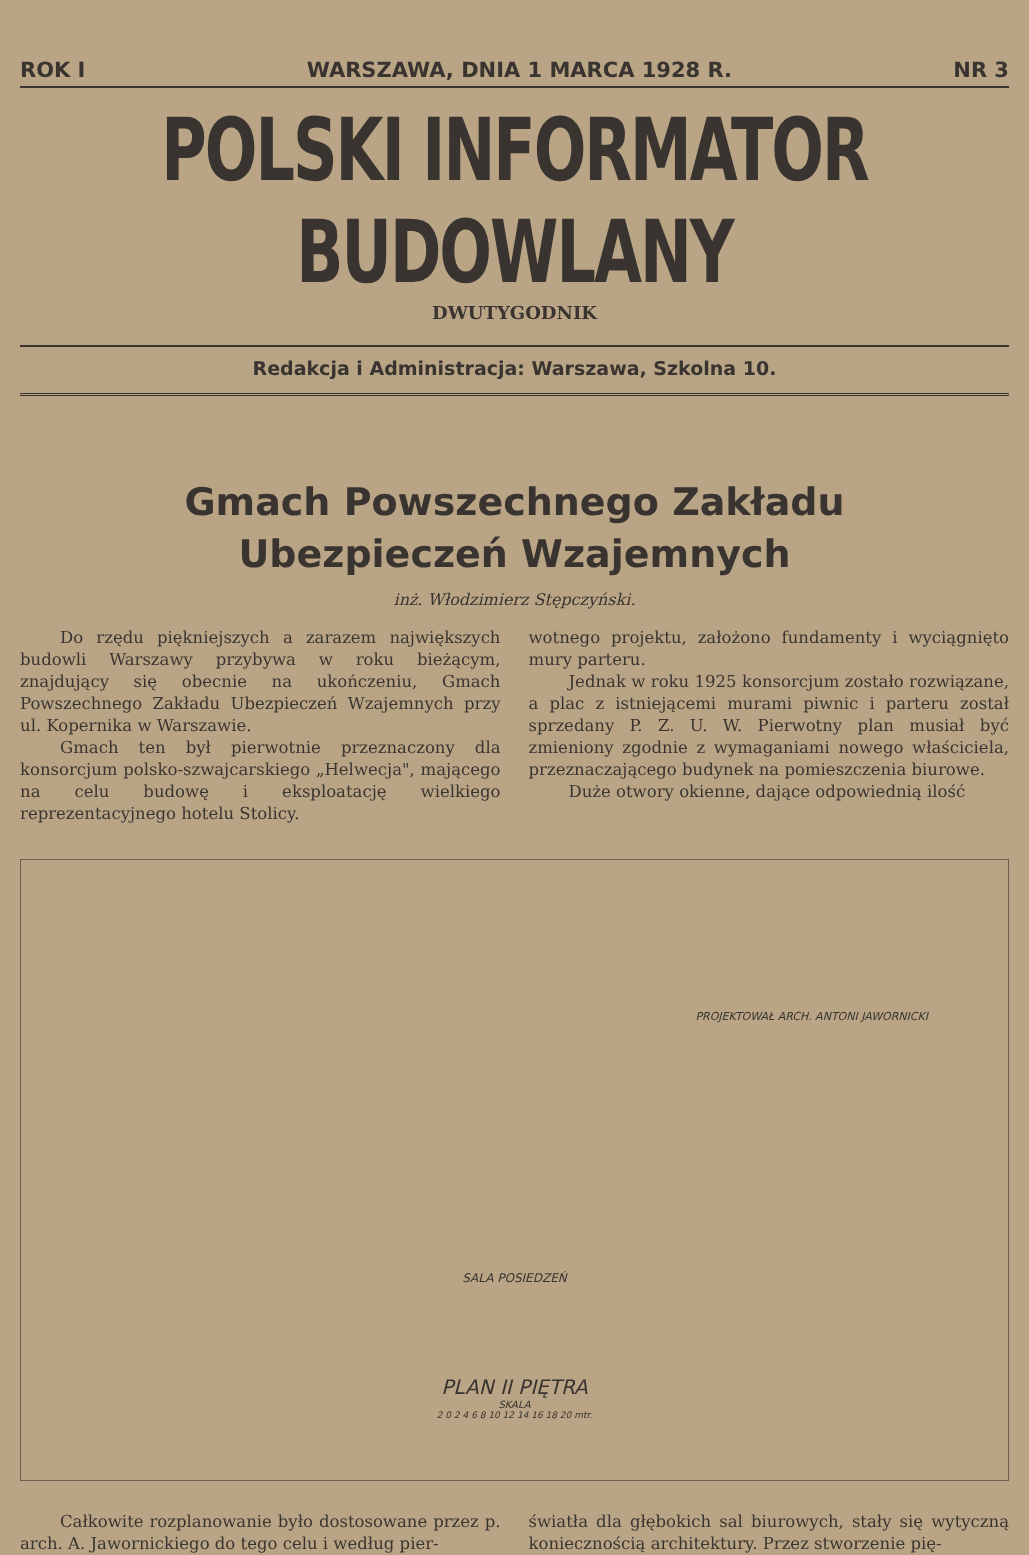ROK I WARSZAWA, DNIA 1 MARCA 1928 R. NR 3
POLSKI INFORMATOR BUDOWLANY
DWUTYGODNIK
Redakcja i Administracja: Warszawa, Szkolna 10.
Gmach Powszechnego Zakładu
Ubezpieczeń Wzajemnych
inż. Włodzimierz Stępczyński.
Do rzędu piękniejszych a zarazem największych budowli Warszawy przybywa w roku bieżącym, znajdujący się obecnie na ukończeniu, Gmach Powszechnego Zakładu Ubezpieczeń Wzajemnych przy ul. Kopernika w Warszawie.
Gmach ten był pierwotnie przeznaczony dla konsorcjum polsko-szwajcarskiego „Helwecja", mającego na celu budowę i eksploatację wielkiego reprezentacyjnego hotelu Stolicy.
wotnego projektu, założono fundamenty i wyciągnięto mury parteru.
Jednak w roku 1925 konsorcjum zostało rozwiązane, a plac z istniejącemi murami piwnic i parteru został sprzedany P. Z. U. W. Pierwotny plan musiał być zmieniony zgodnie z wymaganiami nowego właściciela, przeznaczającego budynek na pomieszczenia biurowe.
Duże otwory okienne, dające odpowiednią ilość
PROJEKTOWAŁ ARCH. ANTONI JAWORNICKI
SALA POSIEDZEŃ
PLAN II PIĘTRA
SKALA
2 0 2 4 6 8 10 12 14 16 18 20 mtr.
Całkowite rozplanowanie było dostosowane przez p. arch. A. Jawornickiego do tego celu i według pier-
światła dla głębokich sal biurowych, stały się wytyczną koniecznością architektury. Przez stworzenie pię-